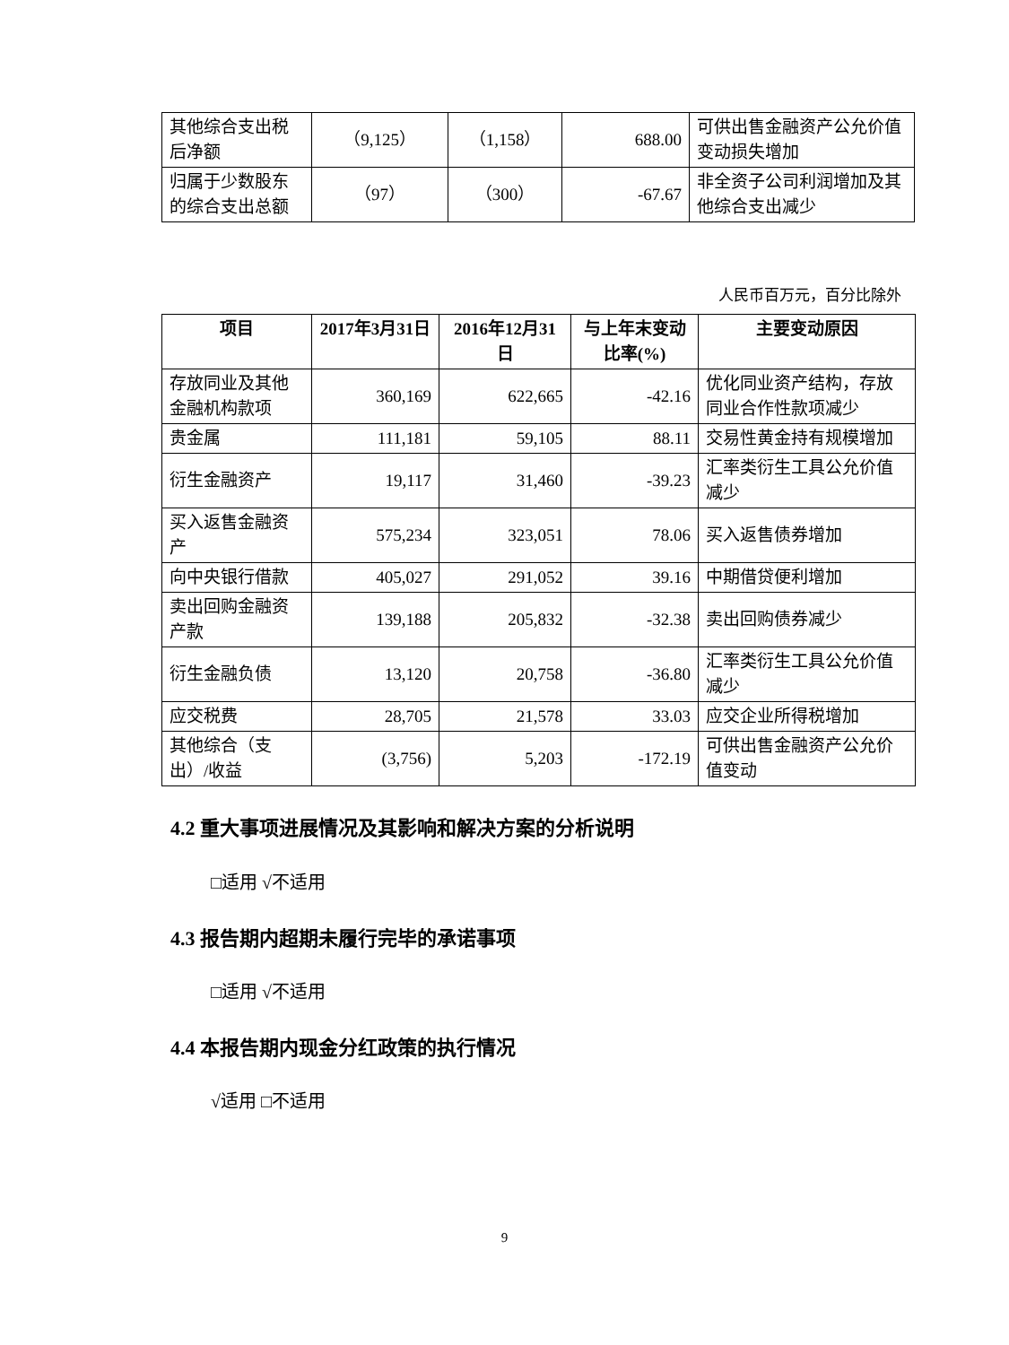| 其他综合支出税后净额 | （9,125） | （1,158） | 688.00 | 可供出售金融资产公允价值变动损失增加 |
| 归属于少数股东的综合支出总额 | （97） | （300） | -67.67 | 非全资子公司利润增加及其他综合支出减少 |
人民币百万元，百分比除外
| 项目 | 2017年3月31日 | 2016年12月31日 | 与上年末变动比率(%) | 主要变动原因 |
| --- | --- | --- | --- | --- |
| 存放同业及其他金融机构款项 | 360,169 | 622,665 | -42.16 | 优化同业资产结构，存放同业合作性款项减少 |
| 贵金属 | 111,181 | 59,105 | 88.11 | 交易性黄金持有规模增加 |
| 衍生金融资产 | 19,117 | 31,460 | -39.23 | 汇率类衍生工具公允价值减少 |
| 买入返售金融资产 | 575,234 | 323,051 | 78.06 | 买入返售债券增加 |
| 向中央银行借款 | 405,027 | 291,052 | 39.16 | 中期借贷便利增加 |
| 卖出回购金融资产款 | 139,188 | 205,832 | -32.38 | 卖出回购债券减少 |
| 衍生金融负债 | 13,120 | 20,758 | -36.80 | 汇率类衍生工具公允价值减少 |
| 应交税费 | 28,705 | 21,578 | 33.03 | 应交企业所得税增加 |
| 其他综合（支出）/收益 | (3,756) | 5,203 | -172.19 | 可供出售金融资产公允价值变动 |
4.2 重大事项进展情况及其影响和解决方案的分析说明
□适用 √不适用
4.3 报告期内超期未履行完毕的承诺事项
□适用 √不适用
4.4 本报告期内现金分红政策的执行情况
√适用 □不适用
9